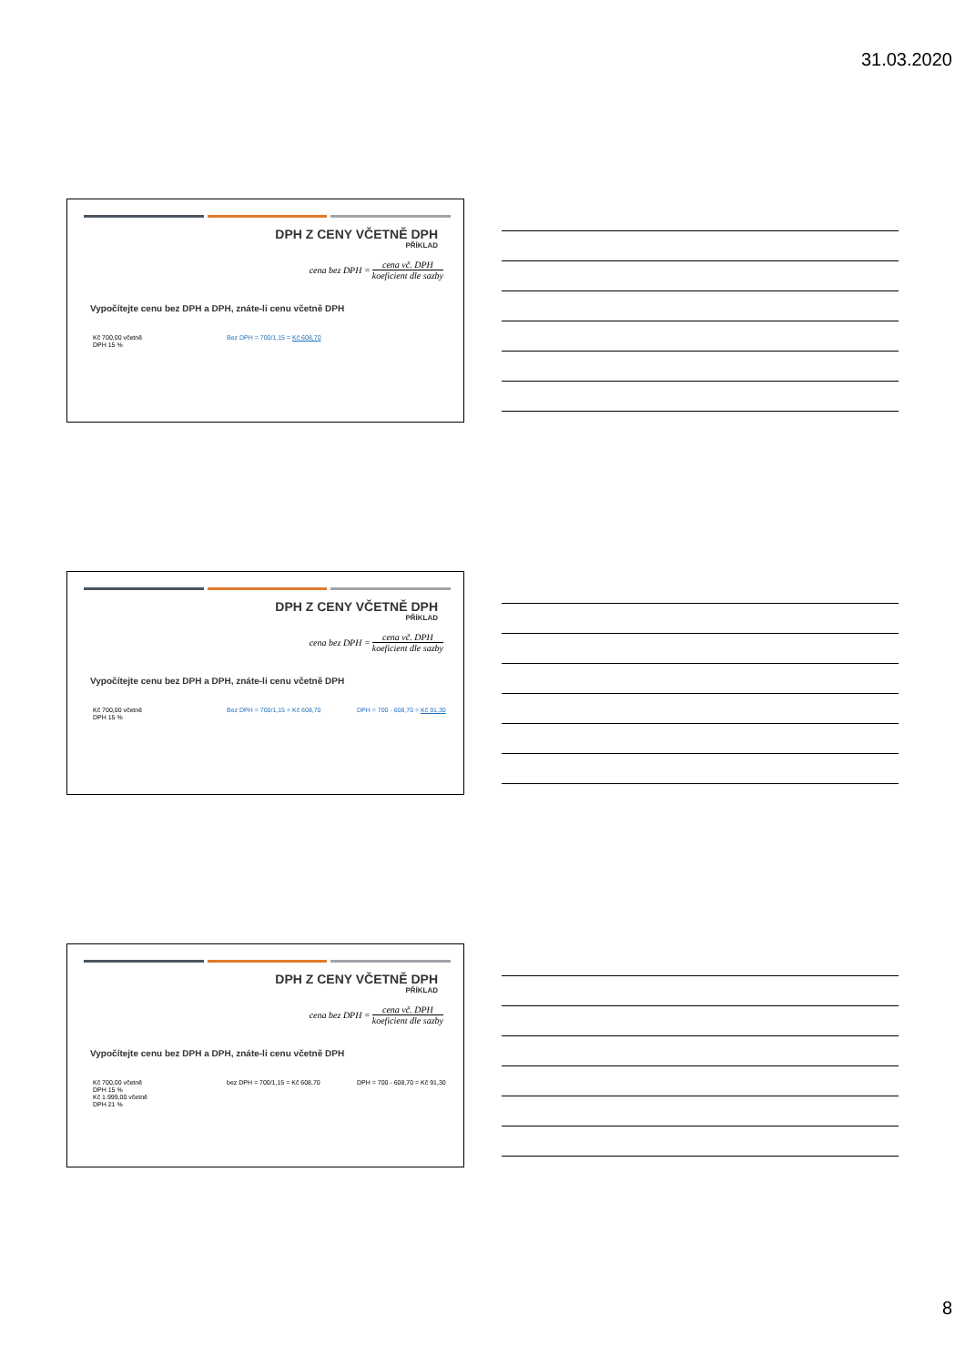31.03.2020
DPH Z CENY VČETNĚ DPH
PŘÍKLAD
cena bez DPH = cena vč. DPH koeficient dle sazby
Vypočítejte cenu bez DPH a DPH, znáte-li cenu včetně DPH
Kč 700,00 včetně
DPH 15 %
Bez DPH = 700/1,15 = Kč 608,70
DPH Z CENY VČETNĚ DPH
PŘÍKLAD
cena bez DPH = cena vč. DPH koeficient dle sazby
Vypočítejte cenu bez DPH a DPH, znáte-li cenu včetně DPH
Kč 700,00 včetně
DPH 15 %
Bez DPH = 700/1,15 = Kč 608,70 DPH = 700 - 608,70 = Kč 91,30
DPH Z CENY VČETNĚ DPH
PŘÍKLAD
cena bez DPH = cena vč. DPH koeficient dle sazby
Vypočítejte cenu bez DPH a DPH, znáte-li cenu včetně DPH
Kč 700,00 včetně
DPH 15 %
Kč 1.999,00 včetně
DPH 21 %
bez DPH = 700/1,15 = Kč 608,70 DPH = 700 - 608,70 = Kč 91,30
8